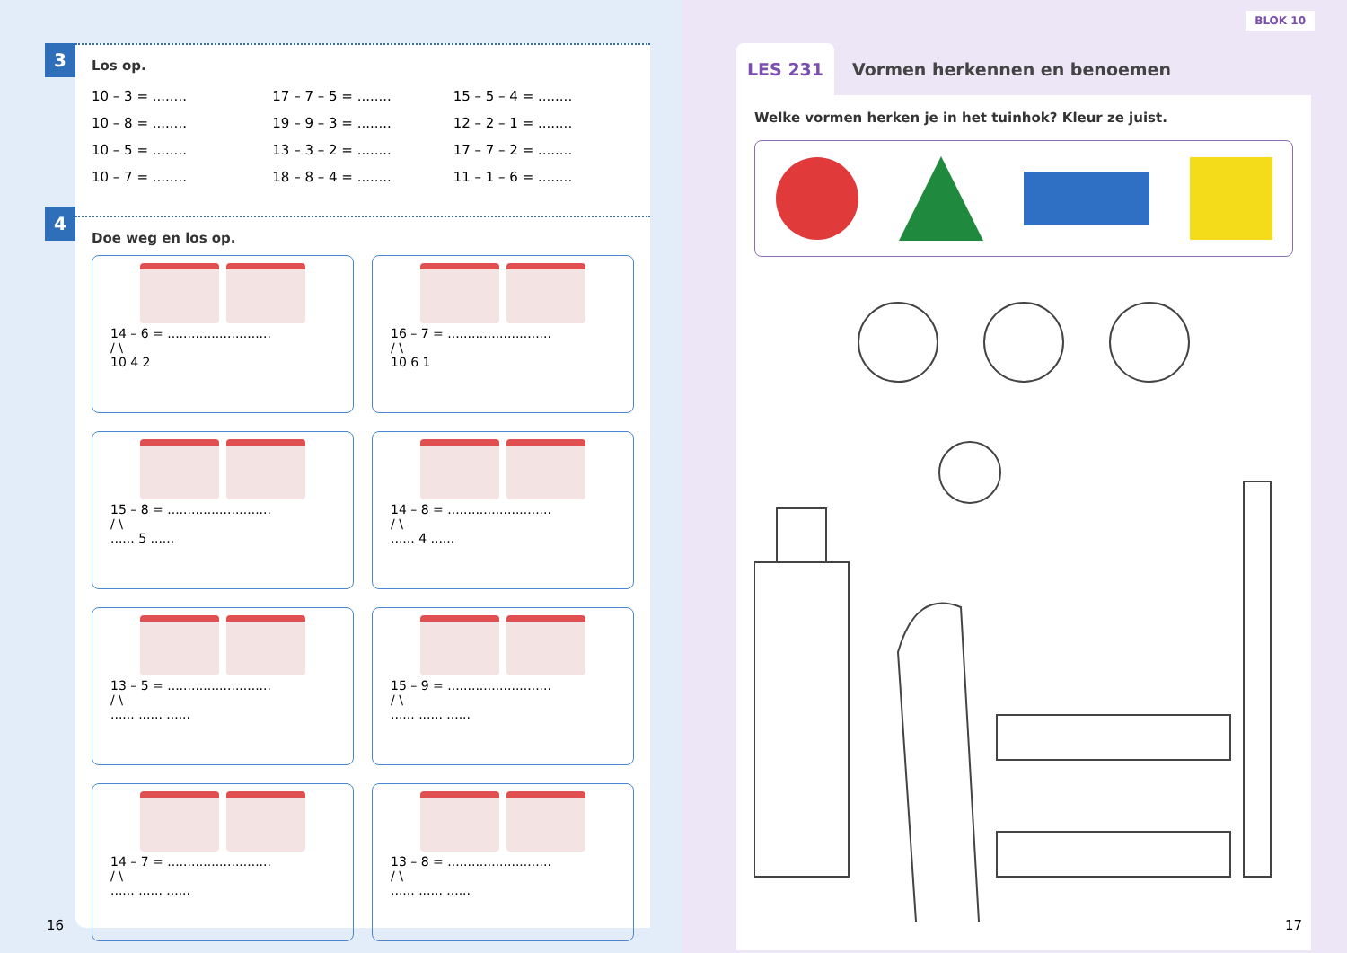3
Los op.
10 – 3 = ........
10 – 8 = ........
10 – 5 = ........
10 – 7 = ........
17 – 7 – 5 = ........
19 – 9 – 3 = ........
13 – 3 – 2 = ........
18 – 8 – 4 = ........
15 – 5 – 4 = ........
12 – 2 – 1 = ........
17 – 7 – 2 = ........
11 – 1 – 6 = ........
4
Doe weg en los op.
14 – 6 = ..........................
/ \
10 4 2
16 – 7 = ..........................
/ \
10 6 1
15 – 8 = ..........................
/ \
...... 5 ......
14 – 8 = ..........................
/ \
...... 4 ......
13 – 5 = ..........................
/ \
...... ...... ......
15 – 9 = ..........................
/ \
...... ...... ......
14 – 7 = ..........................
/ \
...... ...... ......
13 – 8 = ..........................
/ \
...... ...... ......
16
BLOK 10
LES 231 Vormen herkennen en benoemen
Welke vormen herken je in het tuinhok? Kleur ze juist.
17